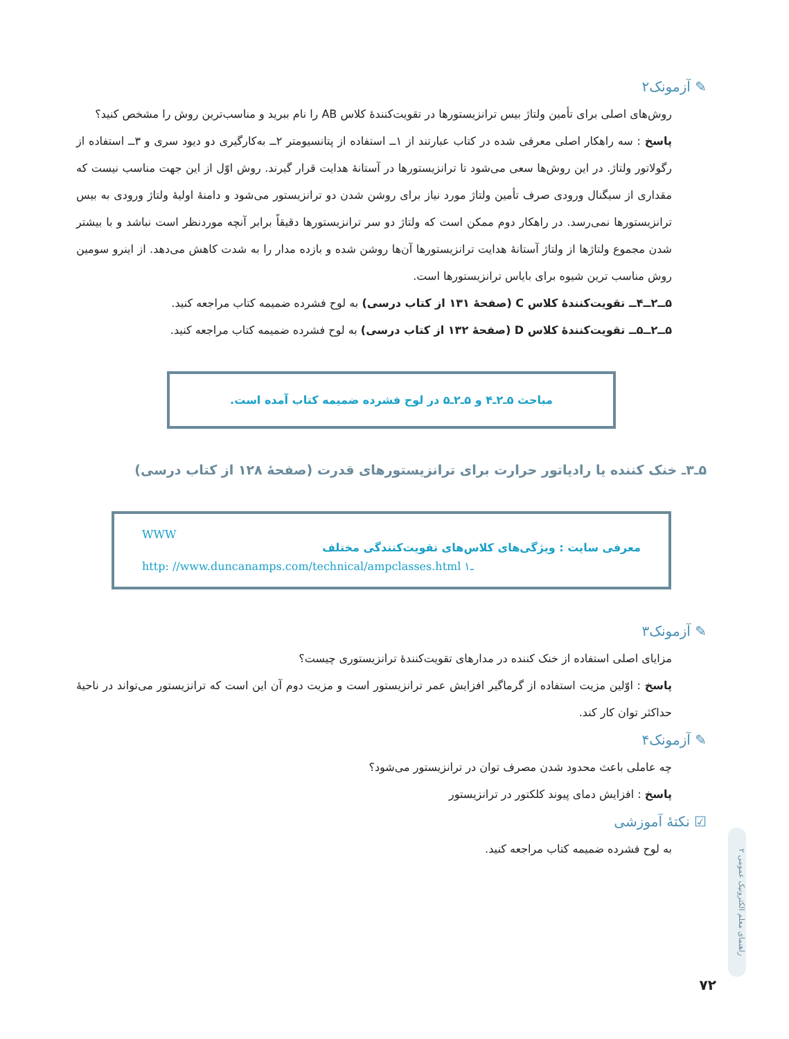✎ آزمونک۲
روش‌های اصلی برای تأمین ولتاژ بیس ترانزیستورها در تقویت‌کنندهٔ کلاس AB را نام ببرید و مناسب‌ترین روش را مشخص کنید؟
پاسخ : سه راهکار اصلی معرفی شده در کتاب عبارتند از ۱ــ استفاده از پتانسیومتر ۲ــ به‌کارگیری دو دیود سری و ۳ــ استفاده از رگولاتور ولتاژ. در این روش‌ها سعی می‌شود تا ترانزیستورها در آستانهٔ هدایت قرار گیرند. روش اوّل از این جهت مناسب نیست که مقداری از سیگنال ورودی صرف تأمین ولتاژ مورد نیاز برای روشن شدن دو ترانزیستور می‌شود و دامنهٔ اولیهٔ ولتاژ ورودی به بیس ترانزیستورها نمی‌رسد. در راهکار دوم ممکن است که ولتاژ دو سر ترانزیستورها دقیقاً برابر آنچه موردنظر است نباشد و با بیشتر شدن مجموع ولتاژها از ولتاژ آستانهٔ هدایت ترانزیستورها آن‌ها روشن شده و بازده مدار را به شدت کاهش می‌دهد. از اینرو سومین روش مناسب ترین شیوه برای بایاس ترانزیستورها است.
۵ــ۲ــ۴ــ تقویت‌کنندهٔ کلاس C (صفحهٔ ۱۳۱ از کتاب درسی) به لوح فشرده ضمیمه کتاب مراجعه کنید.
۵ــ۲ــ۵ــ تقویت‌کنندهٔ کلاس D (صفحهٔ ۱۳۲ از کتاب درسی) به لوح فشرده ضمیمه کتاب مراجعه کنید.
مباحث ۵ـ۲ـ۴ و ۵ـ۲ـ۵ در لوح فشرده ضمیمه کتاب آمده است.
۵ـ۳ـ خنک کننده یا رادیاتور حرارت برای ترانزیستورهای قدرت (صفحهٔ ۱۲۸ از کتاب درسی)
WWW
معرفی سایت : ویژگی‌های کلاس‌های تقویت‌کنندگی مختلف
http: //www.duncanamps.com/technical/ampclasses.html ـ۱
✎ آزمونک۳
مزایای اصلی استفاده از خنک کننده در مدارهای تقویت‌کنندهٔ ترانزیستوری چیست؟
پاسخ : اوّلین مزیت استفاده از گرماگیر افزایش عمر ترانزیستور است و مزیت دوم آن این است که ترانزیستور می‌تواند در ناحیهٔ حداکثر توان کار کند.
✎ آزمونک۴
چه عاملی باعث محدود شدن مصرف توان در ترانزیستور می‌شود؟
پاسخ : افزایش دمای پیوند کلکتور در ترانزیستور
☑ نکتهٔ آموزشی
به لوح فشرده ضمیمه کتاب مراجعه کنید.
راهنمای معلم الکترونیک عمومی ۲
۷۲